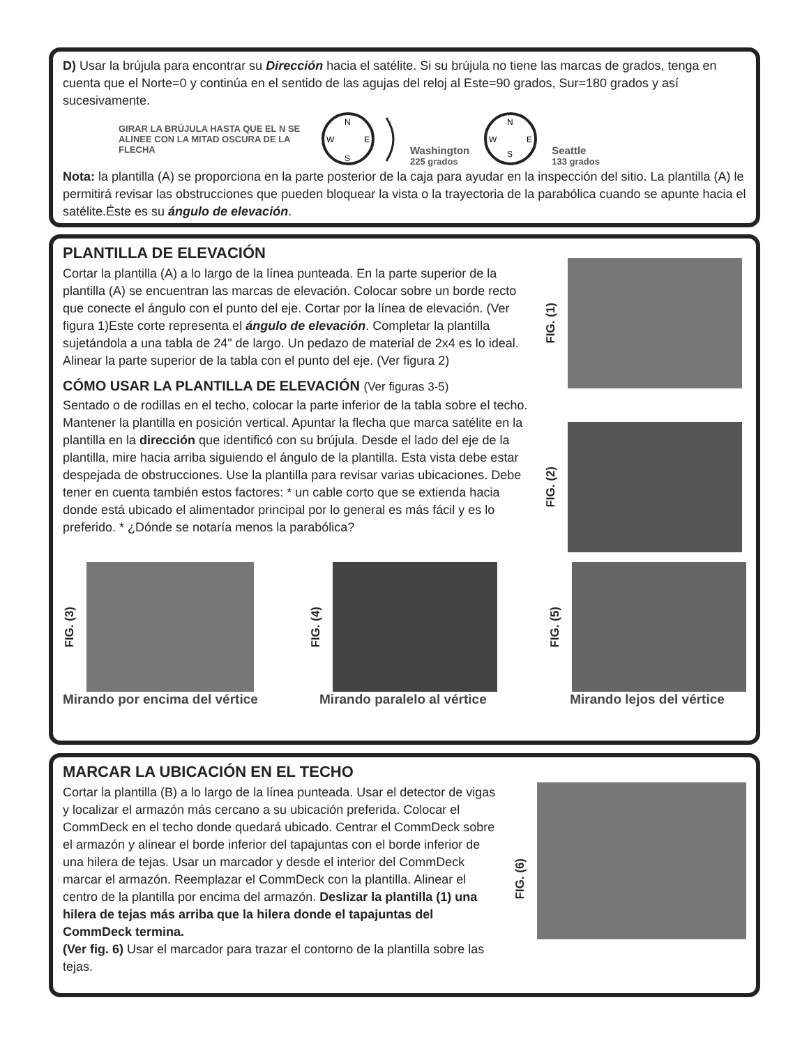D) Usar la brújula para encontrar su Dirección hacia el satélite. Si su brújula no tiene las marcas de grados, tenga en cuenta que el Norte=0 y continúa en el sentido de las agujas del reloj al Este=90 grados, Sur=180 grados y así sucesivamente.
GIRAR LA BRÚJULA HASTA QUE EL N SE ALINEE CON LA MITAD OSCURA DE LA FLECHA
N
W
E
S
Washington
225 grados
N
W
E
S
Seattle
133 grados
Nota: la plantilla (A) se proporciona en la parte posterior de la caja para ayudar en la inspección del sitio. La plantilla (A) le permitirá revisar las obstrucciones que pueden bloquear la vista o la trayectoria de la parabólica cuando se apunte hacia el satélite.Éste es su ángulo de elevación.
PLANTILLA DE ELEVACIÓN
Cortar la plantilla (A) a lo largo de la línea punteada. En la parte superior de la plantilla (A) se encuentran las marcas de elevación. Colocar sobre un borde recto que conecte el ángulo con el punto del eje. Cortar por la línea de elevación. (Ver figura 1)Este corte representa el ángulo de elevación. Completar la plantilla sujetándola a una tabla de 24" de largo. Un pedazo de material de 2x4 es lo ideal. Alinear la parte superior de la tabla con el punto del eje. (Ver figura 2)
CÓMO USAR LA PLANTILLA DE ELEVACIÓN (Ver figuras 3-5)
Sentado o de rodillas en el techo, colocar la parte inferior de la tabla sobre el techo. Mantener la plantilla en posición vertical. Apuntar la flecha que marca satélite en la plantilla en la dirección que identificó con su brújula. Desde el lado del eje de la plantilla, mire hacia arriba siguiendo el ángulo de la plantilla. Esta vista debe estar despejada de obstrucciones. Use la plantilla para revisar varias ubicaciones. Debe tener en cuenta también estos factores: * un cable corto que se extienda hacia donde está ubicado el alimentador principal por lo general es más fácil y es lo preferido. * ¿Dónde se notaría menos la parabólica?
FIG. (1)
FIG. (2)
FIG. (3)
Mirando por encima del vértice
FIG. (4)
Mirando paralelo al vértice
FIG. (5)
Mirando lejos del vértice
MARCAR LA UBICACIÓN EN EL TECHO
Cortar la plantilla (B) a lo largo de la línea punteada. Usar el detector de vigas y localizar el armazón más cercano a su ubicación preferida. Colocar el CommDeck en el techo donde quedará ubicado. Centrar el CommDeck sobre el armazón y alinear el borde inferior del tapajuntas con el borde inferior de una hilera de tejas. Usar un marcador y desde el interior del CommDeck marcar el armazón. Reemplazar el CommDeck con la plantilla. Alinear el centro de la plantilla por encima del armazón. Deslizar la plantilla (1) una hilera de tejas más arriba que la hilera donde el tapajuntas del CommDeck termina.
(Ver fig. 6) Usar el marcador para trazar el contorno de la plantilla sobre las tejas.
FIG. (6)